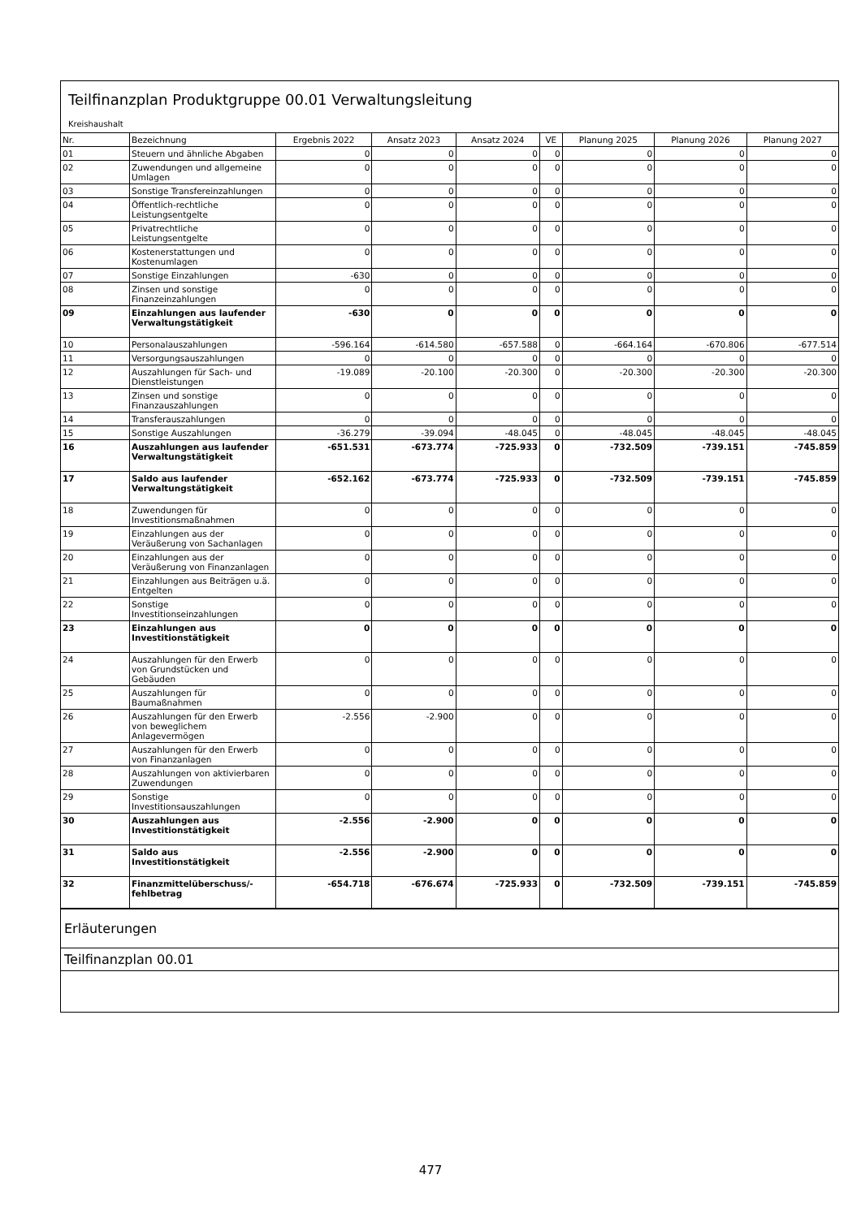Teilfinanzplan Produktgruppe 00.01 Verwaltungsleitung
Kreishaushalt
| Nr. | Bezeichnung | Ergebnis 2022 | Ansatz 2023 | Ansatz 2024 | VE | Planung 2025 | Planung 2026 | Planung 2027 |
| --- | --- | --- | --- | --- | --- | --- | --- | --- |
| 01 | Steuern und ähnliche Abgaben | 0 | 0 | 0 | 0 | 0 | 0 | 0 |
| 02 | Zuwendungen und allgemeine Umlagen | 0 | 0 | 0 | 0 | 0 | 0 | 0 |
| 03 | Sonstige Transfereinzahlungen | 0 | 0 | 0 | 0 | 0 | 0 | 0 |
| 04 | Öffentlich-rechtliche Leistungsentgelte | 0 | 0 | 0 | 0 | 0 | 0 | 0 |
| 05 | Privatrechtliche Leistungsentgelte | 0 | 0 | 0 | 0 | 0 | 0 | 0 |
| 06 | Kostenerstattungen und Kostenumlagen | 0 | 0 | 0 | 0 | 0 | 0 | 0 |
| 07 | Sonstige Einzahlungen | -630 | 0 | 0 | 0 | 0 | 0 | 0 |
| 08 | Zinsen und sonstige Finanzeinzahlungen | 0 | 0 | 0 | 0 | 0 | 0 | 0 |
| 09 | Einzahlungen aus laufender Verwaltungstätigkeit | -630 | 0 | 0 | 0 | 0 | 0 | 0 |
| 10 | Personalauszahlungen | -596.164 | -614.580 | -657.588 | 0 | -664.164 | -670.806 | -677.514 |
| 11 | Versorgungsauszahlungen | 0 | 0 | 0 | 0 | 0 | 0 | 0 |
| 12 | Auszahlungen für Sach- und Dienstleistungen | -19.089 | -20.100 | -20.300 | 0 | -20.300 | -20.300 | -20.300 |
| 13 | Zinsen und sonstige Finanzauszahlungen | 0 | 0 | 0 | 0 | 0 | 0 | 0 |
| 14 | Transferauszahlungen | 0 | 0 | 0 | 0 | 0 | 0 | 0 |
| 15 | Sonstige Auszahlungen | -36.279 | -39.094 | -48.045 | 0 | -48.045 | -48.045 | -48.045 |
| 16 | Auszahlungen aus laufender Verwaltungstätigkeit | -651.531 | -673.774 | -725.933 | 0 | -732.509 | -739.151 | -745.859 |
| 17 | Saldo aus laufender Verwaltungstätigkeit | -652.162 | -673.774 | -725.933 | 0 | -732.509 | -739.151 | -745.859 |
| 18 | Zuwendungen für Investitionsmaßnahmen | 0 | 0 | 0 | 0 | 0 | 0 | 0 |
| 19 | Einzahlungen aus der Veräußerung von Sachanlagen | 0 | 0 | 0 | 0 | 0 | 0 | 0 |
| 20 | Einzahlungen aus der Veräußerung von Finanzanlagen | 0 | 0 | 0 | 0 | 0 | 0 | 0 |
| 21 | Einzahlungen aus Beiträgen u.ä. Entgelten | 0 | 0 | 0 | 0 | 0 | 0 | 0 |
| 22 | Sonstige Investitionseinzahlungen | 0 | 0 | 0 | 0 | 0 | 0 | 0 |
| 23 | Einzahlungen aus Investitionstätigkeit | 0 | 0 | 0 | 0 | 0 | 0 | 0 |
| 24 | Auszahlungen für den Erwerb von Grundstücken und Gebäuden | 0 | 0 | 0 | 0 | 0 | 0 | 0 |
| 25 | Auszahlungen für Baumaßnahmen | 0 | 0 | 0 | 0 | 0 | 0 | 0 |
| 26 | Auszahlungen für den Erwerb von beweglichem Anlagevermögen | -2.556 | -2.900 | 0 | 0 | 0 | 0 | 0 |
| 27 | Auszahlungen für den Erwerb von Finanzanlagen | 0 | 0 | 0 | 0 | 0 | 0 | 0 |
| 28 | Auszahlungen von aktivierbaren Zuwendungen | 0 | 0 | 0 | 0 | 0 | 0 | 0 |
| 29 | Sonstige Investitionsauszahlungen | 0 | 0 | 0 | 0 | 0 | 0 | 0 |
| 30 | Auszahlungen aus Investitionstätigkeit | -2.556 | -2.900 | 0 | 0 | 0 | 0 | 0 |
| 31 | Saldo aus Investitionstätigkeit | -2.556 | -2.900 | 0 | 0 | 0 | 0 | 0 |
| 32 | Finanzmittelüberschuss/-fehlbetrag | -654.718 | -676.674 | -725.933 | 0 | -732.509 | -739.151 | -745.859 |
Erläuterungen
Teilfinanzplan 00.01
477